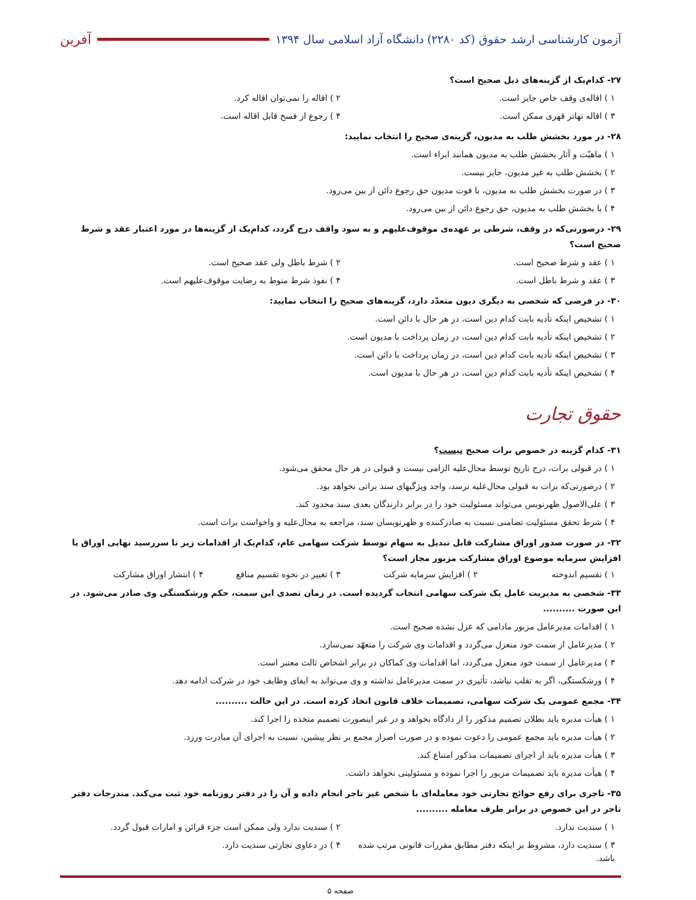آزمون کارشناسی ارشد حقوق (کد ۲۲۸۰) دانشگاه آزاد اسلامی سال ۱۳۹۴
آفرین
۲۷- کدام‌یک از گزینه‌های ذیل صحیح است؟
۱ ) اقاله‌ی وقف خاص جایز است. ۲ ) اقاله را نمی‌توان اقاله کرد.
۳ ) اقاله تهاتر قهری ممکن است. ۴ ) رجوع از فسخ قابل اقاله است.
۲۸- در مورد بخشش طلب به مدیون، گزینه‌ی صحیح را انتخاب نمایید:
۱ ) ماهیّت و آثار بخشش طلب به مدیون همانند ابراء است.
۲ ) بخشش طلب به غیر مدیون، جایز نیست.
۳ ) در صورت بخشش طلب به مدیون، با فوت مدیون حق رجوع دائن از بین می‌رود.
۴ ) با بخشش طلب به مدیون، حق رجوع دائن از بین می‌رود.
۲۹- درصورتی‌که در وقف، شرطی بر عهده‌ی موقوف‌علیهم و به سود واقف درج گردد، کدام‌یک از گزینه‌ها در مورد اعتبار عقد و شرط صحیح است؟
۱ ) عقد و شرط صحیح است. ۲ ) شرط باطل ولی عقد صحیح است.
۳ ) عقد و شرط باطل است. ۴ ) نفوذ شرط منوط به رضایت موقوف‌علیهم است.
۳۰- در فرضی که شخصی به دیگری دیون متعدّد دارد، گزینه‌های صحیح را انتخاب نمایید:
۱ ) تشخیص اینکه تأدیه بابت کدام دین است، در هر حال با دائن است.
۲ ) تشخیص اینکه تأدیه بابت کدام دین است، در زمان پرداخت با مدیون است.
۳ ) تشخیص اینکه تأدیه بابت کدام دین است، در زمان پرداخت با دائن است.
۴ ) تشخیص اینکه تأدیه بابت کدام دین است، در هر حال با مدیون است.
حقوق تجارت
۳۱- کدام گزینه در خصوص برات صحیح نیست؟
۱ ) در قبولی برات، درج تاریخ توسط محال‌علیه الزامی نیست و قبولی در هر حال محقق می‌شود.
۲ ) درصورتی‌که برات به قبولی محال‌علیه نرسد، واجد ویژگیهای سند براتی نخواهد بود.
۳ ) علی‌الاصول ظهرنویس می‌تواند مسئولیت خود را در برابر دارندگان بعدی سند محدود کند.
۴ ) شرط تحقق مسئولیت تضامنی نسبت به صادرکننده و ظهرنویسان سند، مراجعه به محال‌علیه و واخواست برات است.
۳۲- در صورت صدور اوراق مشارکت قابل تبدیل به سهام توسط شرکت سهامی عام، کدام‌یک از اقدامات زیر تا سررسید نهایی اوراق یا افزایش سرمایه موضوع اوراق مشارکت مزبور مجاز است؟
۱ ) تقسیم اندوخته ۲ ) افزایش سرمایه شرکت ۳ ) تغییر در نحوه تقسیم منافع ۴ ) انتشار اوراق مشارکت
۳۳- شخصی به مدیریت عامل یک شرکت سهامی انتخاب گردیده است. در زمان تصدی این سمت، حکم ورشکستگی وی صادر می‌شود. در این صورت ..........
۱ ) اقدامات مدیرعامل مزبور مادامی که عزل نشده صحیح است.
۲ ) مدیرعامل از سمت خود منعزل می‌گردد و اقدامات وی شرکت را متعهّد نمی‌سازد.
۳ ) مدیرعامل از سمت خود منعزل می‌گردد، اما اقدامات وی کماکان در برابر اشخاص ثالث معتبر است.
۴ ) ورشکستگی، اگر به تقلب نباشد، تأثیری در سمت مدیرعامل نداشته و وی می‌تواند به ایفای وظایف خود در شرکت ادامه دهد.
۳۴- مجمع عمومی یک شرکت سهامی، تصمیمات خلاف قانون اتخاذ کرده است. در این حالت ..........
۱ ) هیأت مدیره باید بطلان تصمیم مذکور را از دادگاه بخواهد و در غیر اینصورت تصمیم متخذه را اجرا کند.
۲ ) هیأت مدیره باید مجمع عمومی را دعوت نموده و در صورت اصرار مجمع بر نظر پیشین، نسبت به اجرای آن مبادرت ورزد.
۳ ) هیأت مدیره باید از اجرای تصمیمات مذکور امتناع کند.
۴ ) هیأت مدیره باید تصمیمات مزبور را اجرا نموده و مسئولیتی نخواهد داشت.
۳۵- تاجری برای رفع حوائج تجارتی خود معامله‌ای با شخص غیر تاجر انجام داده و آن را در دفتر روزنامه خود ثبت می‌کند. مندرجات دفتر تاجر در این خصوص در برابر طرف معامله ..........
۱ ) سندیت ندارد. ۲ ) سندیت ندارد ولی ممکن است جزء قرائن و امارات قبول گردد.
۳ ) سندیت دارد، مشروط بر اینکه دفتر مطابق مقررات قانونی مرتب شده باشد.
۴ ) در دعاوی تجارتی سندیت دارد.
صفحه ۵